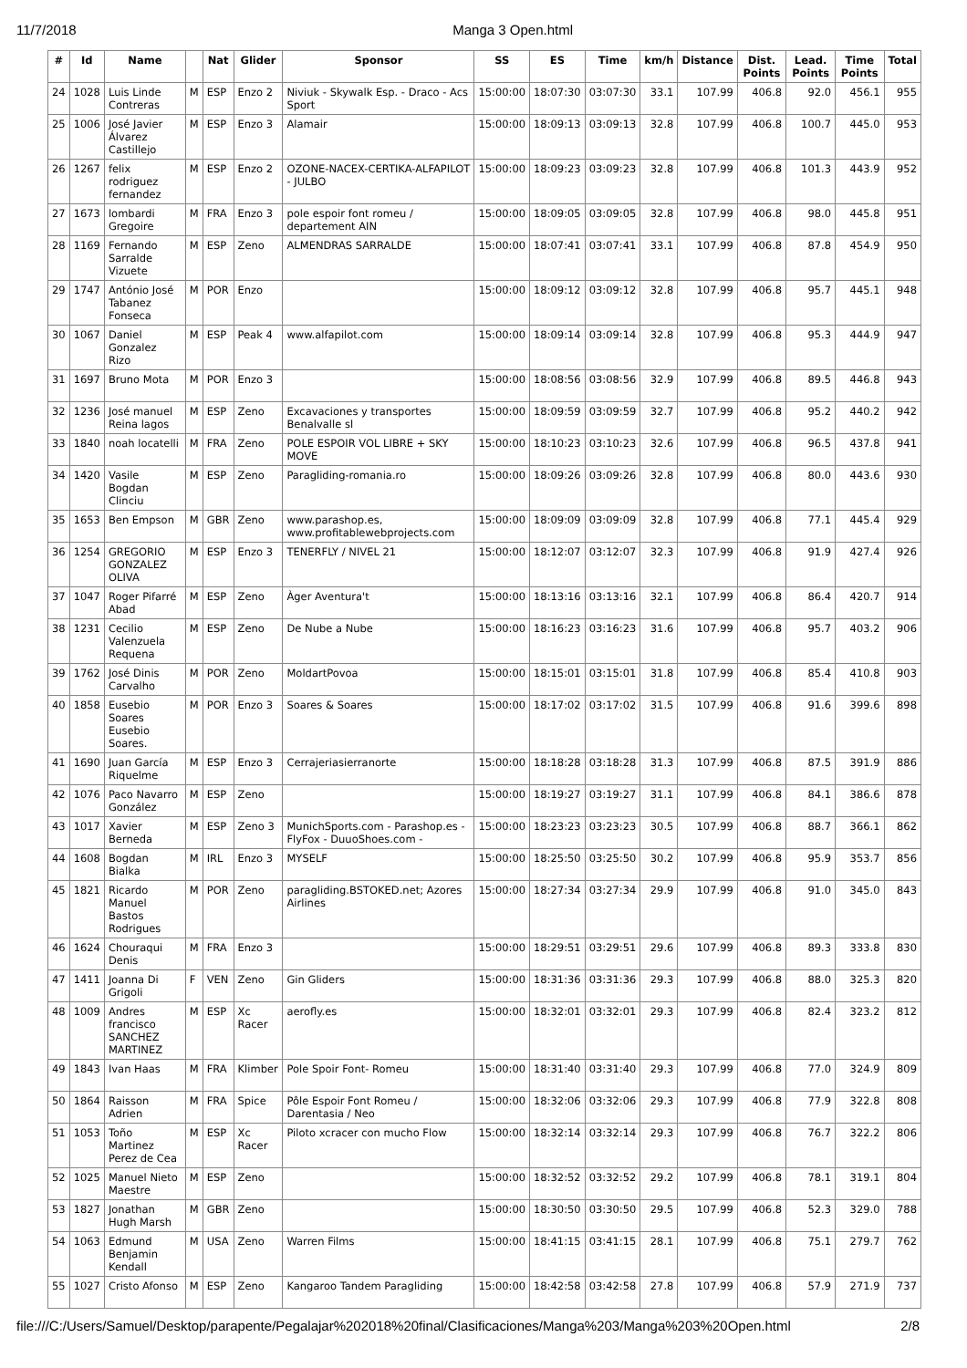11/7/2018 Manga 3 Open.html
| # | Id | Name | | Nat | Glider | Sponsor | SS | ES | Time | km/h | Distance | Dist. Points | Lead. Points | Time Points | Total |
| --- | --- | --- | --- | --- | --- | --- | --- | --- | --- | --- | --- | --- | --- | --- | --- |
| 24 | 1028 | Luis Linde Contreras | M | ESP | Enzo 2 | Niviuk - Skywalk Esp. - Draco - Acs Sport | 15:00:00 | 18:07:30 | 03:07:30 | 33.1 | 107.99 | 406.8 | 92.0 | 456.1 | 955 |
| 25 | 1006 | José Javier Álvarez Castillejo | M | ESP | Enzo 3 | Alamair | 15:00:00 | 18:09:13 | 03:09:13 | 32.8 | 107.99 | 406.8 | 100.7 | 445.0 | 953 |
| 26 | 1267 | felix rodriguez fernandez | M | ESP | Enzo 2 | OZONE-NACEX-CERTIKA-ALFAPILOT - JULBO | 15:00:00 | 18:09:23 | 03:09:23 | 32.8 | 107.99 | 406.8 | 101.3 | 443.9 | 952 |
| 27 | 1673 | lombardi Gregoire | M | FRA | Enzo 3 | pole espoir font romeu / departement AIN | 15:00:00 | 18:09:05 | 03:09:05 | 32.8 | 107.99 | 406.8 | 98.0 | 445.8 | 951 |
| 28 | 1169 | Fernando Sarralde Vizuete | M | ESP | Zeno | ALMENDRAS SARRALDE | 15:00:00 | 18:07:41 | 03:07:41 | 33.1 | 107.99 | 406.8 | 87.8 | 454.9 | 950 |
| 29 | 1747 | António José Tabanez Fonseca | M | POR | Enzo | | 15:00:00 | 18:09:12 | 03:09:12 | 32.8 | 107.99 | 406.8 | 95.7 | 445.1 | 948 |
| 30 | 1067 | Daniel Gonzalez Rizo | M | ESP | Peak 4 | www.alfapilot.com | 15:00:00 | 18:09:14 | 03:09:14 | 32.8 | 107.99 | 406.8 | 95.3 | 444.9 | 947 |
| 31 | 1697 | Bruno Mota | M | POR | Enzo 3 | | 15:00:00 | 18:08:56 | 03:08:56 | 32.9 | 107.99 | 406.8 | 89.5 | 446.8 | 943 |
| 32 | 1236 | José manuel Reina lagos | M | ESP | Zeno | Excavaciones y transportes Benalvalle sl | 15:00:00 | 18:09:59 | 03:09:59 | 32.7 | 107.99 | 406.8 | 95.2 | 440.2 | 942 |
| 33 | 1840 | noah locatelli | M | FRA | Zeno | POLE ESPOIR VOL LIBRE + SKY MOVE | 15:00:00 | 18:10:23 | 03:10:23 | 32.6 | 107.99 | 406.8 | 96.5 | 437.8 | 941 |
| 34 | 1420 | Vasile Bogdan Clinciu | M | ESP | Zeno | Paragliding-romania.ro | 15:00:00 | 18:09:26 | 03:09:26 | 32.8 | 107.99 | 406.8 | 80.0 | 443.6 | 930 |
| 35 | 1653 | Ben Empson | M | GBR | Zeno | www.parashop.es, www.profitablewebprojects.com | 15:00:00 | 18:09:09 | 03:09:09 | 32.8 | 107.99 | 406.8 | 77.1 | 445.4 | 929 |
| 36 | 1254 | GREGORIO GONZALEZ OLIVA | M | ESP | Enzo 3 | TENERFLY / NIVEL 21 | 15:00:00 | 18:12:07 | 03:12:07 | 32.3 | 107.99 | 406.8 | 91.9 | 427.4 | 926 |
| 37 | 1047 | Roger Pifarré Abad | M | ESP | Zeno | Àger Aventura't | 15:00:00 | 18:13:16 | 03:13:16 | 32.1 | 107.99 | 406.8 | 86.4 | 420.7 | 914 |
| 38 | 1231 | Cecilio Valenzuela Requena | M | ESP | Zeno | De Nube a Nube | 15:00:00 | 18:16:23 | 03:16:23 | 31.6 | 107.99 | 406.8 | 95.7 | 403.2 | 906 |
| 39 | 1762 | José Dinis Carvalho | M | POR | Zeno | MoldartPovoa | 15:00:00 | 18:15:01 | 03:15:01 | 31.8 | 107.99 | 406.8 | 85.4 | 410.8 | 903 |
| 40 | 1858 | Eusebio Soares Eusebio Soares. | M | POR | Enzo 3 | Soares & Soares | 15:00:00 | 18:17:02 | 03:17:02 | 31.5 | 107.99 | 406.8 | 91.6 | 399.6 | 898 |
| 41 | 1690 | Juan García Riquelme | M | ESP | Enzo 3 | Cerrajeriasierranorte | 15:00:00 | 18:18:28 | 03:18:28 | 31.3 | 107.99 | 406.8 | 87.5 | 391.9 | 886 |
| 42 | 1076 | Paco Navarro González | M | ESP | Zeno | | 15:00:00 | 18:19:27 | 03:19:27 | 31.1 | 107.99 | 406.8 | 84.1 | 386.6 | 878 |
| 43 | 1017 | Xavier Berneda | M | ESP | Zeno 3 | MunichSports.com - Parashop.es - FlyFox - DuuoShoes.com - | 15:00:00 | 18:23:23 | 03:23:23 | 30.5 | 107.99 | 406.8 | 88.7 | 366.1 | 862 |
| 44 | 1608 | Bogdan Bialka | M | IRL | Enzo 3 | MYSELF | 15:00:00 | 18:25:50 | 03:25:50 | 30.2 | 107.99 | 406.8 | 95.9 | 353.7 | 856 |
| 45 | 1821 | Ricardo Manuel Bastos Rodrigues | M | POR | Zeno | paragliding.BSTOKED.net; Azores Airlines | 15:00:00 | 18:27:34 | 03:27:34 | 29.9 | 107.99 | 406.8 | 91.0 | 345.0 | 843 |
| 46 | 1624 | Chouraqui Denis | M | FRA | Enzo 3 | | 15:00:00 | 18:29:51 | 03:29:51 | 29.6 | 107.99 | 406.8 | 89.3 | 333.8 | 830 |
| 47 | 1411 | Joanna Di Grigoli | F | VEN | Zeno | Gin Gliders | 15:00:00 | 18:31:36 | 03:31:36 | 29.3 | 107.99 | 406.8 | 88.0 | 325.3 | 820 |
| 48 | 1009 | Andres francisco SANCHEZ MARTINEZ | M | ESP | Xc Racer | aerofly.es | 15:00:00 | 18:32:01 | 03:32:01 | 29.3 | 107.99 | 406.8 | 82.4 | 323.2 | 812 |
| 49 | 1843 | Ivan Haas | M | FRA | Klimber | Pole Spoir Font- Romeu | 15:00:00 | 18:31:40 | 03:31:40 | 29.3 | 107.99 | 406.8 | 77.0 | 324.9 | 809 |
| 50 | 1864 | Raisson Adrien | M | FRA | Spice | Pôle Espoir Font Romeu / Darentasia / Neo | 15:00:00 | 18:32:06 | 03:32:06 | 29.3 | 107.99 | 406.8 | 77.9 | 322.8 | 808 |
| 51 | 1053 | Toño Martinez Perez de Cea | M | ESP | Xc Racer | Piloto xcracer con mucho Flow | 15:00:00 | 18:32:14 | 03:32:14 | 29.3 | 107.99 | 406.8 | 76.7 | 322.2 | 806 |
| 52 | 1025 | Manuel Nieto Maestre | M | ESP | Zeno | | 15:00:00 | 18:32:52 | 03:32:52 | 29.2 | 107.99 | 406.8 | 78.1 | 319.1 | 804 |
| 53 | 1827 | Jonathan Hugh Marsh | M | GBR | Zeno | | 15:00:00 | 18:30:50 | 03:30:50 | 29.5 | 107.99 | 406.8 | 52.3 | 329.0 | 788 |
| 54 | 1063 | Edmund Benjamin Kendall | M | USA | Zeno | Warren Films | 15:00:00 | 18:41:15 | 03:41:15 | 28.1 | 107.99 | 406.8 | 75.1 | 279.7 | 762 |
| 55 | 1027 | Cristo Afonso | M | ESP | Zeno | Kangaroo Tandem Paragliding | 15:00:00 | 18:42:58 | 03:42:58 | 27.8 | 107.99 | 406.8 | 57.9 | 271.9 | 737 |
file:///C:/Users/Samuel/Desktop/parapente/Pegalajar%202018%20final/Clasificaciones/Manga%203/Manga%203%20Open.html 2/8